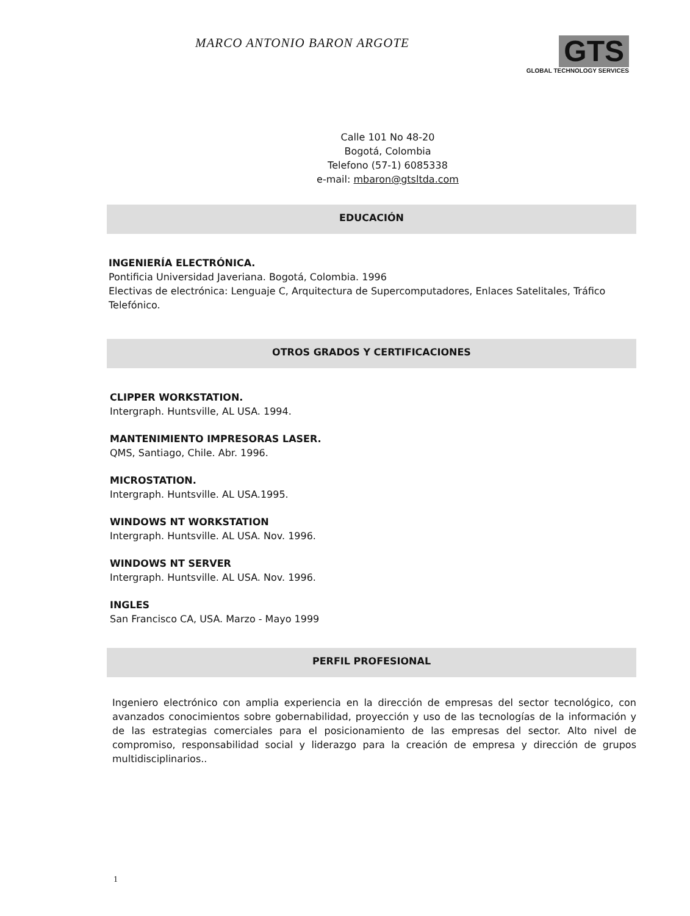MARCO ANTONIO BARON ARGOTE
GTS
GLOBAL TECHNOLOGY SERVICES
Calle 101 No 48-20
Bogotá, Colombia
Telefono (57-1) 6085338
e-mail: mbaron@gtsltda.com
EDUCACIÓN
INGENIERÍA ELECTRÓNICA.
Pontificia Universidad Javeriana. Bogotá, Colombia. 1996
Electivas de electrónica: Lenguaje C, Arquitectura de Supercomputadores, Enlaces Satelitales, Tráfico Telefónico.
OTROS GRADOS Y CERTIFICACIONES
CLIPPER WORKSTATION.
Intergraph. Huntsville, AL USA. 1994.
MANTENIMIENTO IMPRESORAS LASER.
QMS, Santiago, Chile. Abr. 1996.
MICROSTATION.
Intergraph. Huntsville. AL USA.1995.
WINDOWS NT WORKSTATION
Intergraph. Huntsville. AL USA. Nov. 1996.
WINDOWS NT SERVER
Intergraph. Huntsville. AL USA. Nov. 1996.
INGLES
San Francisco CA, USA. Marzo - Mayo 1999
PERFIL PROFESIONAL
Ingeniero electrónico con amplia experiencia en la dirección de empresas del sector tecnológico, con avanzados conocimientos sobre gobernabilidad, proyección y uso de las tecnologías de la información y de las estrategias comerciales para el posicionamiento de las empresas del sector. Alto nivel de compromiso, responsabilidad social y liderazgo para la creación de empresa y dirección de grupos multidisciplinarios..
1